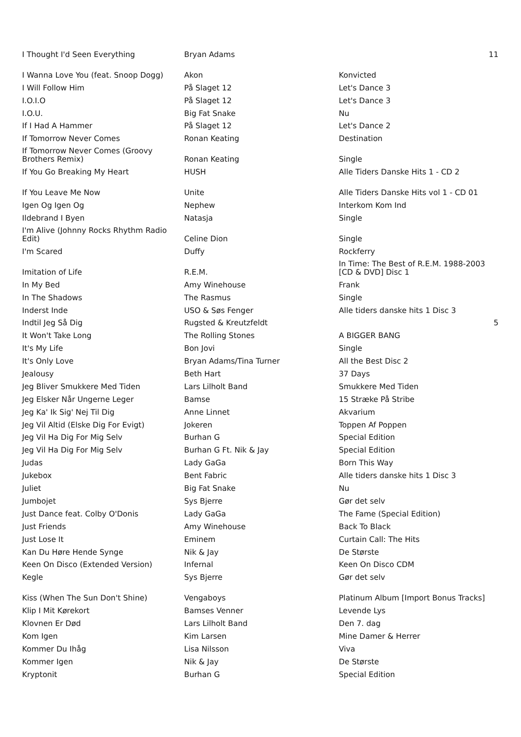| I Thought I'd Seen Everything | Bryan Adams | | 11 |
| I Wanna Love You (feat. Snoop Dogg) | Akon | Konvicted | |
| I Will Follow Him | På Slaget 12 | Let's Dance 3 | |
| I.O.I.O | På Slaget 12 | Let's Dance 3 | |
| I.O.U. | Big Fat Snake | Nu | |
| If I Had A Hammer | På Slaget 12 | Let's Dance 2 | |
| If Tomorrow Never Comes | Ronan Keating | Destination | |
| If Tomorrow Never Comes (Groovy Brothers Remix) | Ronan Keating | Single | |
| If You Go Breaking My Heart | HUSH | Alle Tiders Danske Hits 1 - CD 2 | |
| If You Leave Me Now | Unite | Alle Tiders Danske Hits vol 1 - CD 01 | |
| Igen Og Igen Og | Nephew | Interkom Kom Ind | |
| Ildebrand I Byen | Natasja | Single | |
| I'm Alive (Johnny Rocks Rhythm Radio Edit) | Celine Dion | Single | |
| I'm Scared | Duffy | Rockferry | |
| Imitation of Life | R.E.M. | In Time: The Best of R.E.M. 1988-2003 [CD & DVD] Disc 1 | |
| In My Bed | Amy Winehouse | Frank | |
| In The Shadows | The Rasmus | Single | |
| Inderst Inde | USO & Søs Fenger | Alle tiders danske hits 1 Disc 3 | |
| Indtil Jeg Så Dig | Rugsted & Kreutzfeldt | | 5 |
| It Won't Take Long | The Rolling Stones | A BIGGER BANG | |
| It's My Life | Bon Jovi | Single | |
| It's Only Love | Bryan Adams/Tina Turner | All the Best Disc 2 | |
| Jealousy | Beth Hart | 37 Days | |
| Jeg Bliver Smukkere Med Tiden | Lars Lilholt Band | Smukkere Med Tiden | |
| Jeg Elsker Når Ungerne Leger | Bamse | 15 Stræke På Stribe | |
| Jeg Ka' Ik Sig' Nej Til Dig | Anne Linnet | Akvarium | |
| Jeg Vil Altid (Elske Dig For Evigt) | Jokeren | Toppen Af Poppen | |
| Jeg Vil Ha Dig For Mig Selv | Burhan G | Special Edition | |
| Jeg Vil Ha Dig For Mig Selv | Burhan G Ft. Nik & Jay | Special Edition | |
| Judas | Lady GaGa | Born This Way | |
| Jukebox | Bent Fabric | Alle tiders danske hits 1 Disc 3 | |
| Juliet | Big Fat Snake | Nu | |
| Jumbojet | Sys Bjerre | Gør det selv | |
| Just Dance feat. Colby O'Donis | Lady GaGa | The Fame (Special Edition) | |
| Just Friends | Amy Winehouse | Back To Black | |
| Just Lose It | Eminem | Curtain Call: The Hits | |
| Kan Du Høre Hende Synge | Nik & Jay | De Største | |
| Keen On Disco (Extended Version) | Infernal | Keen On Disco CDM | |
| Kegle | Sys Bjerre | Gør det selv | |
| Kiss (When The Sun Don't Shine) | Vengaboys | Platinum Album [Import Bonus Tracks] | |
| Klip I Mit Kørekort | Bamses Venner | Levende Lys | |
| Klovnen Er Død | Lars Lilholt Band | Den 7. dag | |
| Kom Igen | Kim Larsen | Mine Damer & Herrer | |
| Kommer Du Ihåg | Lisa Nilsson | Viva | |
| Kommer Igen | Nik & Jay | De Største | |
| Kryptonit | Burhan G | Special Edition | |